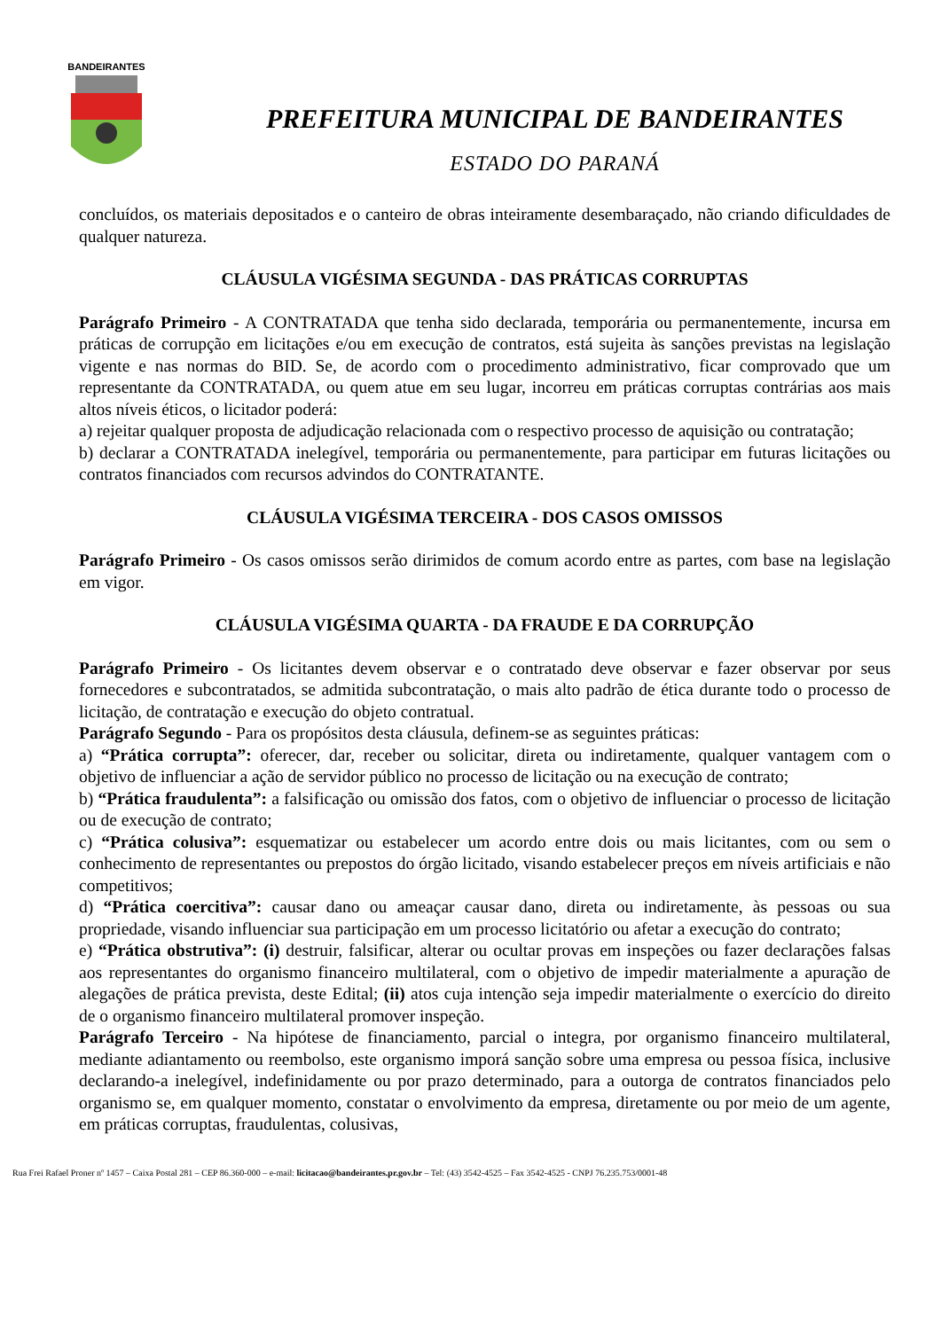BANDEIRANTES
PREFEITURA MUNICIPAL DE BANDEIRANTES
ESTADO DO PARANÁ
concluídos, os materiais depositados e o canteiro de obras inteiramente desembaraçado, não criando dificuldades de qualquer natureza.
CLÁUSULA VIGÉSIMA SEGUNDA - DAS PRÁTICAS CORRUPTAS
Parágrafo Primeiro - A CONTRATADA que tenha sido declarada, temporária ou permanentemente, incursa em práticas de corrupção em licitações e/ou em execução de contratos, está sujeita às sanções previstas na legislação vigente e nas normas do BID. Se, de acordo com o procedimento administrativo, ficar comprovado que um representante da CONTRATADA, ou quem atue em seu lugar, incorreu em práticas corruptas contrárias aos mais altos níveis éticos, o licitador poderá:
a) rejeitar qualquer proposta de adjudicação relacionada com o respectivo processo de aquisição ou contratação;
b) declarar a CONTRATADA inelegível, temporária ou permanentemente, para participar em futuras licitações ou contratos financiados com recursos advindos do CONTRATANTE.
CLÁUSULA VIGÉSIMA TERCEIRA - DOS CASOS OMISSOS
Parágrafo Primeiro - Os casos omissos serão dirimidos de comum acordo entre as partes, com base na legislação em vigor.
CLÁUSULA VIGÉSIMA QUARTA - DA FRAUDE E DA CORRUPÇÃO
Parágrafo Primeiro - Os licitantes devem observar e o contratado deve observar e fazer observar por seus fornecedores e subcontratados, se admitida subcontratação, o mais alto padrão de ética durante todo o processo de licitação, de contratação e execução do objeto contratual.
Parágrafo Segundo - Para os propósitos desta cláusula, definem-se as seguintes práticas:
a) “Prática corrupta”: oferecer, dar, receber ou solicitar, direta ou indiretamente, qualquer vantagem com o objetivo de influenciar a ação de servidor público no processo de licitação ou na execução de contrato;
b) “Prática fraudulenta”: a falsificação ou omissão dos fatos, com o objetivo de influenciar o processo de licitação ou de execução de contrato;
c) “Prática colusiva”: esquematizar ou estabelecer um acordo entre dois ou mais licitantes, com ou sem o conhecimento de representantes ou prepostos do órgão licitado, visando estabelecer preços em níveis artificiais e não competitivos;
d) “Prática coercitiva”: causar dano ou ameaçar causar dano, direta ou indiretamente, às pessoas ou sua propriedade, visando influenciar sua participação em um processo licitatório ou afetar a execução do contrato;
e) “Prática obstrutiva”: (i) destruir, falsificar, alterar ou ocultar provas em inspeções ou fazer declarações falsas aos representantes do organismo financeiro multilateral, com o objetivo de impedir materialmente a apuração de alegações de prática prevista, deste Edital; (ii) atos cuja intenção seja impedir materialmente o exercício do direito de o organismo financeiro multilateral promover inspeção.
Parágrafo Terceiro - Na hipótese de financiamento, parcial o integra, por organismo financeiro multilateral, mediante adiantamento ou reembolso, este organismo imporá sanção sobre uma empresa ou pessoa física, inclusive declarando-a inelegível, indefinidamente ou por prazo determinado, para a outorga de contratos financiados pelo organismo se, em qualquer momento, constatar o envolvimento da empresa, diretamente ou por meio de um agente, em práticas corruptas, fraudulentas, colusivas,
Rua Frei Rafael Proner nº 1457 – Caixa Postal 281 – CEP 86.360-000 – e-mail: licitacao@bandeirantes.pr.gov.br – Tel: (43) 3542-4525 – Fax 3542-4525 - CNPJ 76.235.753/0001-48